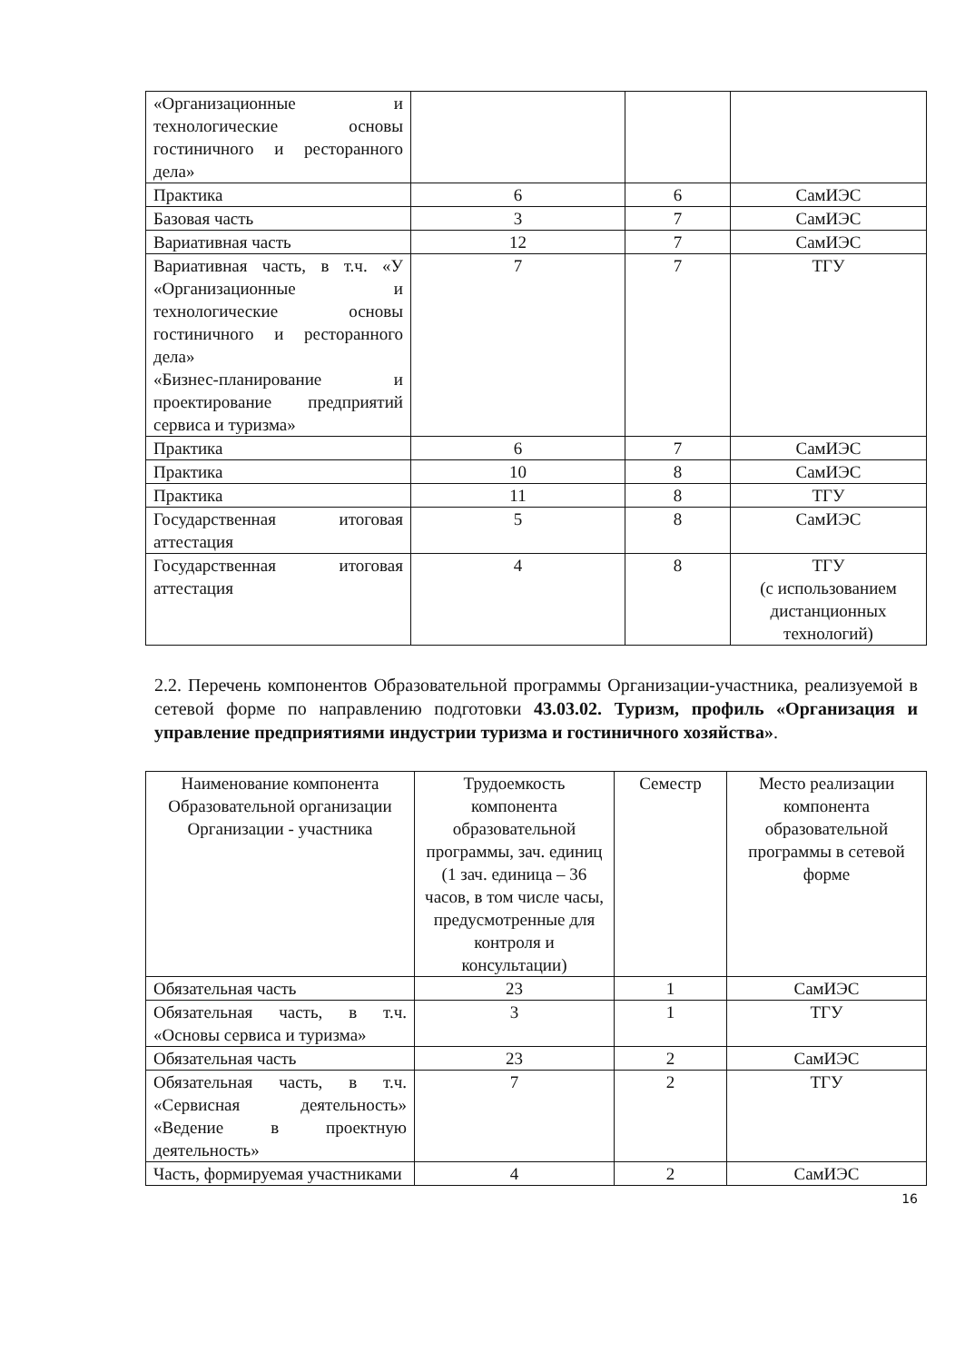| «Организационные и технологические основы гостиничного и ресторанного дела» | | | |
| Практика | 6 | 6 | СамИЭС |
| Базовая часть | 3 | 7 | СамИЭС |
| Вариативная часть | 12 | 7 | СамИЭС |
| Вариативная часть, в т.ч. «У «Организационные и технологические основы гостиничного и ресторанного дела» «Бизнес-планирование и проектирование предприятий сервиса и туризма» | 7 | 7 | ТГУ |
| Практика | 6 | 7 | СамИЭС |
| Практика | 10 | 8 | СамИЭС |
| Практика | 11 | 8 | ТГУ |
| Государственная итоговая аттестация | 5 | 8 | СамИЭС |
| Государственная итоговая аттестация | 4 | 8 | ТГУ (с использованием дистанционных технологий) |
2.2. Перечень компонентов Образовательной программы Организации-участника, реализуемой в сетевой форме по направлению подготовки 43.03.02. Туризм, профиль «Организация и управление предприятиями индустрии туризма и гостиничного хозяйства».
| Наименование компонента Образовательной организации Организации - участника | Трудоемкость компонента образовательной программы, зач. единиц (1 зач. единица – 36 часов, в том числе часы, предусмотренные для контроля и консультации) | Семестр | Место реализации компонента образовательной программы в сетевой форме |
| --- | --- | --- | --- |
| Обязательная часть | 23 | 1 | СамИЭС |
| Обязательная часть, в т.ч. «Основы сервиса и туризма» | 3 | 1 | ТГУ |
| Обязательная часть | 23 | 2 | СамИЭС |
| Обязательная часть, в т.ч. «Сервисная деятельность» «Ведение в проектную деятельность» | 7 | 2 | ТГУ |
| Часть, формируемая участниками | 4 | 2 | СамИЭС |
16